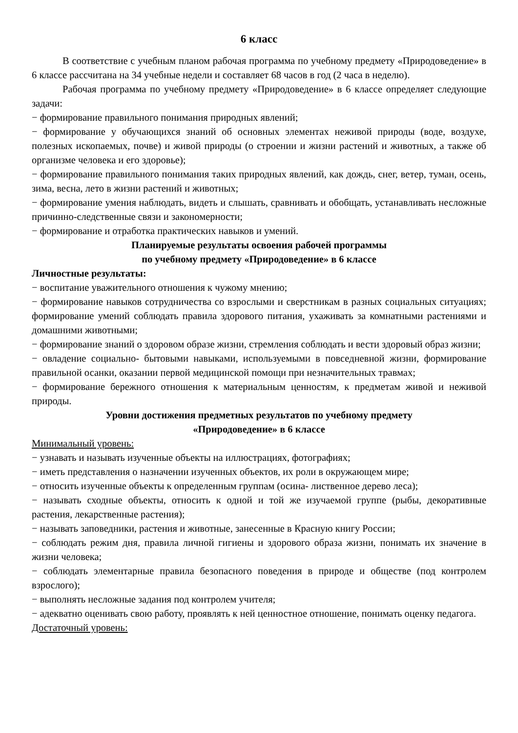6 класс
В соответствие с учебным планом рабочая программа по учебному предмету «Природоведение» в 6 классе рассчитана на 34 учебные недели и составляет 68 часов в год (2 часа в неделю).
Рабочая программа по учебному предмету «Природоведение» в 6 классе определяет следующие задачи:
− формирование правильного понимания природных явлений;
− формирование у обучающихся знаний об основных элементах неживой природы (воде, воздухе, полезных ископаемых, почве) и живой природы (о строении и жизни растений и животных, а также об организме человека и его здоровье);
− формирование правильного понимания таких природных явлений, как дождь, снег, ветер, туман, осень, зима, весна, лето в жизни растений и животных;
− формирование умения наблюдать, видеть и слышать, сравнивать и обобщать, устанавливать несложные причинно-следственные связи и закономерности;
− формирование и отработка практических навыков и умений.
Планируемые результаты освоения рабочей программы
по учебному предмету «Природоведение» в 6 классе
Личностные результаты:
− воспитание уважительного отношения к чужому мнению;
− формирование навыков сотрудничества со взрослыми и сверстникам в разных социальных ситуациях; формирование умений соблюдать правила здорового питания, ухаживать за комнатными растениями и домашними животными;
− формирование знаний о здоровом образе жизни, стремления соблюдать и вести здоровый образ жизни;
− овладение социально- бытовыми навыками, используемыми в повседневной жизни, формирование правильной осанки, оказании первой медицинской помощи при незначительных травмах;
− формирование бережного отношения к материальным ценностям, к предметам живой и неживой природы.
Уровни достижения предметных результатов по учебному предмету
«Природоведение» в 6 классе
Минимальный уровень:
− узнавать и называть изученные объекты на иллюстрациях, фотографиях;
− иметь представления о назначении изученных объектов, их роли в окружающем мире;
− относить изученные объекты к определенным группам (осина- лиственное дерево леса);
− называть сходные объекты, относить к одной и той же изучаемой группе (рыбы, декоративные растения, лекарственные растения);
− называть заповедники, растения и животные, занесенные в Красную книгу России;
− соблюдать режим дня, правила личной гигиены и здорового образа жизни, понимать их значение в жизни человека;
− соблюдать элементарные правила безопасного поведения в природе и обществе (под контролем взрослого);
− выполнять несложные задания под контролем учителя;
− адекватно оценивать свою работу, проявлять к ней ценностное отношение, понимать оценку педагога.
Достаточный уровень: